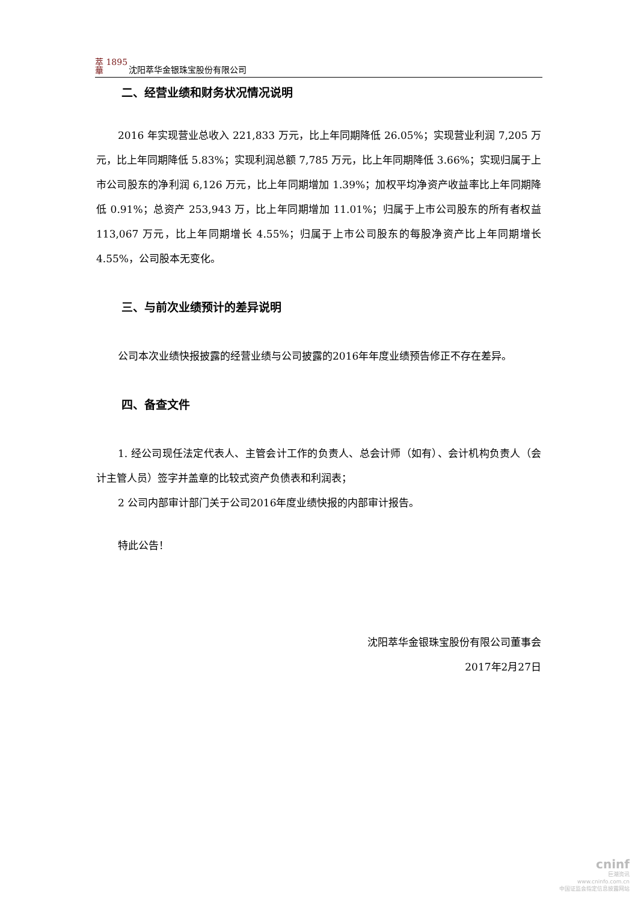萃 1895 華
沈阳萃华金银珠宝股份有限公司
二、经营业绩和财务状况情况说明
2016 年实现营业总收入 221,833 万元，比上年同期降低 26.05%；实现营业利润 7,205 万元，比上年同期降低 5.83%；实现利润总额 7,785 万元，比上年同期降低 3.66%；实现归属于上市公司股东的净利润 6,126 万元，比上年同期增加 1.39%；加权平均净资产收益率比上年同期降低 0.91%；总资产 253,943 万，比上年同期增加 11.01%；归属于上市公司股东的所有者权益 113,067 万元，比上年同期增长 4.55%；归属于上市公司股东的每股净资产比上年同期增长 4.55%，公司股本无变化。
三、与前次业绩预计的差异说明
公司本次业绩快报披露的经营业绩与公司披露的2016年年度业绩预告修正不存在差异。
四、备查文件
1. 经公司现任法定代表人、主管会计工作的负责人、总会计师（如有）、会计机构负责人（会计主管人员）签字并盖章的比较式资产负债表和利润表；
2 公司内部审计部门关于公司2016年度业绩快报的内部审计报告。
特此公告！
沈阳萃华金银珠宝股份有限公司董事会
2017年2月27日
cninf
巨潮资讯
www.cninfo.com.cn
中国证监会指定信息披露网站